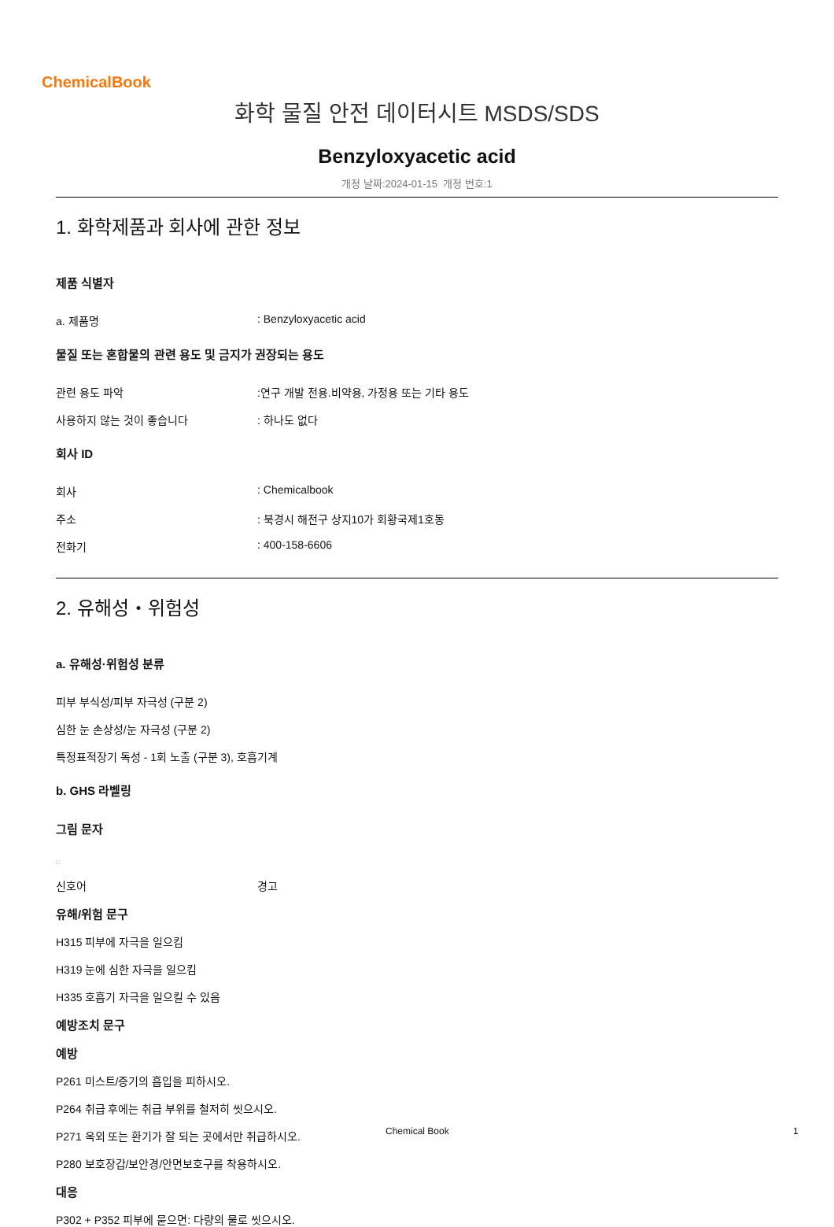ChemicalBook
화학 물질 안전 데이터시트 MSDS/SDS
Benzyloxyacetic acid
개정 날짜:2024-01-15 개정 번호:1
1. 화학제품과 회사에 관한 정보
제품 식별자
a. 제품명: Benzyloxyacetic acid
물질 또는 혼합물의 관련 용도 및 금지가 권장되는 용도
관련 용도 파악:연구 개발 전용.비약용, 가정용 또는 기타 용도
사용하지 않는 것이 좋습니다: 하나도 없다
회사 ID
회사: Chemicalbook
주소: 북경시 해전구 상지10가 회황국제1호동
전화기: 400-158-6606
2. 유해성・위험성
a. 유해성·위험성 분류
피부 부식성/피부 자극성 (구분 2)
심한 눈 손상성/눈 자극성 (구분 2)
특정표적장기 독성 - 1회 노출 (구분 3), 호흡기계
b. GHS 라벨링
그림 문자
□
신호어 경고
유해/위험 문구
H315 피부에 자극을 일으킴
H319 눈에 심한 자극을 일으킴
H335 호흡기 자극을 일으킬 수 있음
예방조치 문구
예방
P261 미스트/증기의 흡입을 피하시오.
P264 취급 후에는 취급 부위를 철저히 씻으시오.
P271 옥외 또는 환기가 잘 되는 곳에서만 취급하시오.
P280 보호장갑/보안경/안면보호구를 착용하시오.
대응
P302 + P352 피부에 묻으면: 다량의 물로 씻으시오.
Chemical Book 1